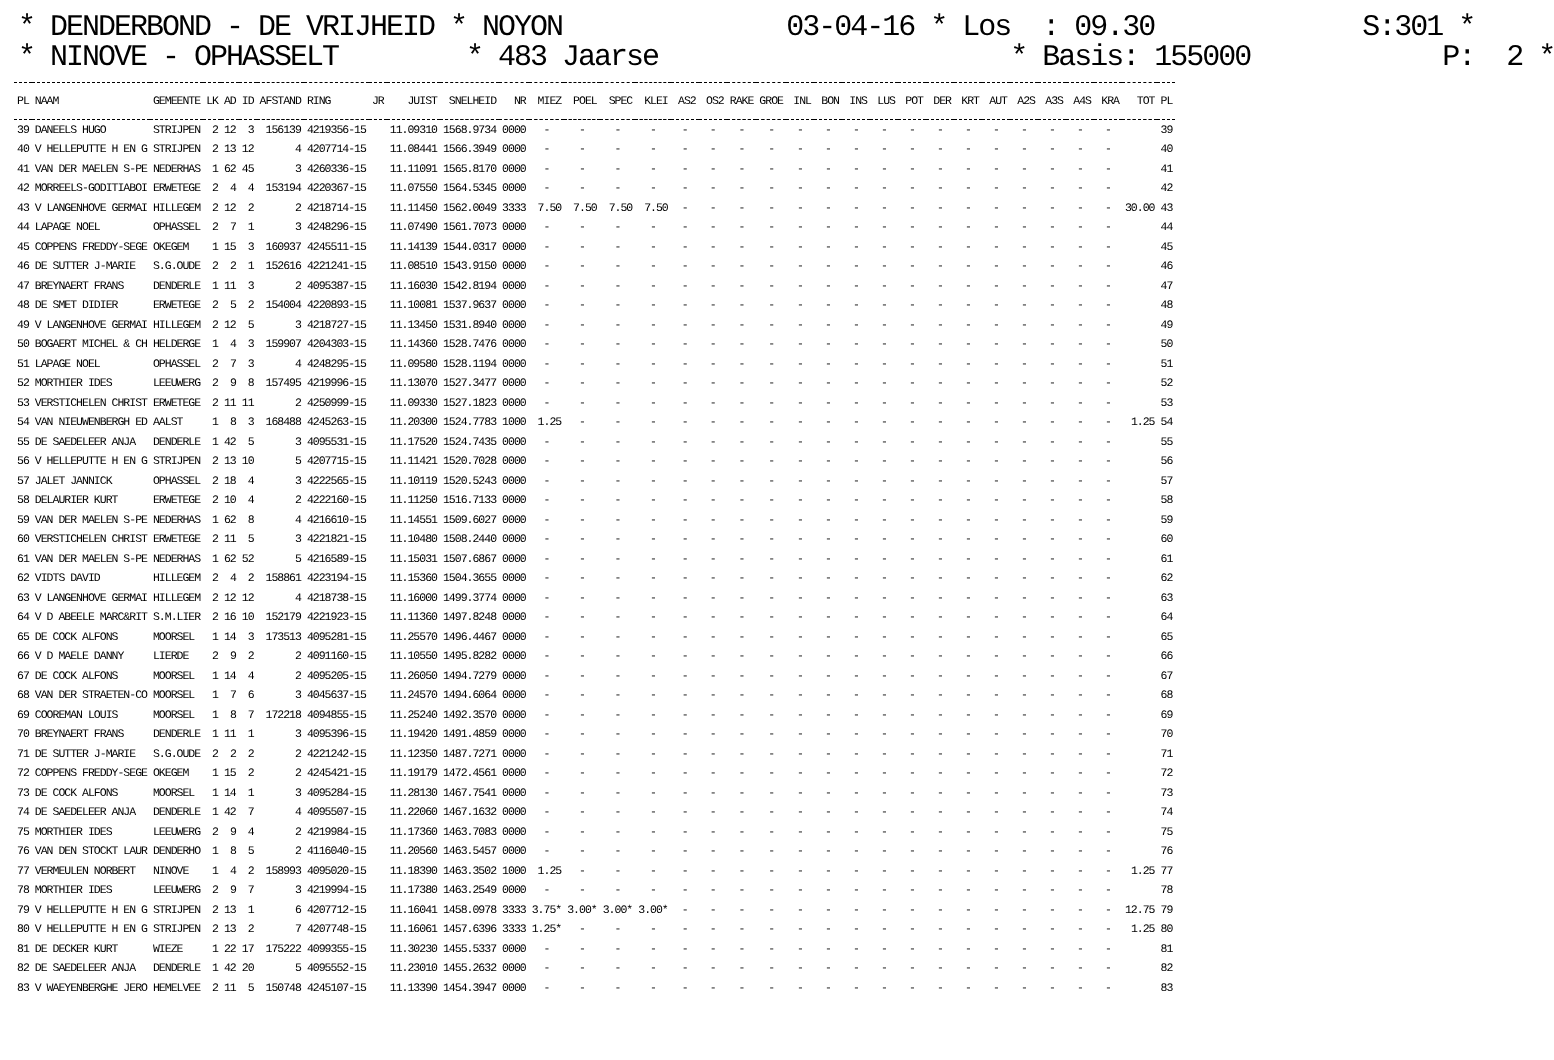* DENDERBOND - DE VRIJHEID * NOYON 03-04-16 * Los : 09.30 S:301 * * NINOVE - OPHASSELT * 483 Jaarse * Basis: 155000 P: 2 *
| PL | NAAM | GEMEENTE | LK | AD | ID | AFSTAND | RING | JR | JUIST | SNELHEID | NR | MIEZ | POEL | SPEC | KLEI | AS2 | OS2 | RAKE | GROE | INL | BON | INS | LUS | POT | DER | KRT | AUT | A2S | A3S | A4S | KRA | TOT | PL |
| --- | --- | --- | --- | --- | --- | --- | --- | --- | --- | --- | --- | --- | --- | --- | --- | --- | --- | --- | --- | --- | --- | --- | --- | --- | --- | --- | --- | --- | --- | --- | --- | --- | --- |
| 39 | DANEELS HUGO | STRIJPEN | 2 | 12 | 3 | 156139 | 4219356-15 | | 11.09310 | 1568.9734 | 0000 | - | - | - | - | - | - | - | - | - | - | - | - | - | - | - | - | - | - | - | - | | 39 |
| 40 | V HELLEPUTTE H EN G | STRIJPEN | 2 | 13 | 12 | 4 | 4207714-15 | | 11.08441 | 1566.3949 | 0000 | - | - | - | - | - | - | - | - | - | - | - | - | - | - | - | - | - | - | - | - | | 40 |
| 41 | VAN DER MAELEN S-PE | NEDERHAS | 1 | 62 | 45 | 3 | 4260336-15 | | 11.11091 | 1565.8170 | 0000 | - | - | - | - | - | - | - | - | - | - | - | - | - | - | - | - | - | - | - | - | | 41 |
| 42 | MORREELS-GODITIABOI | ERWETEGE | 2 | 4 | 4 | 153194 | 4220367-15 | | 11.07550 | 1564.5345 | 0000 | - | - | - | - | - | - | - | - | - | - | - | - | - | - | - | - | - | - | - | - | | 42 |
| 43 | V LANGENHOVE GERMAI | HILLEGEM | 2 | 12 | 2 | 2 | 4218714-15 | | 11.11450 | 1562.0049 | 3333 | 7.50 | 7.50 | 7.50 | 7.50 | - | - | - | - | - | - | - | - | - | - | - | - | - | - | - | - | 30.00 | 43 |
| 44 | LAPAGE NOEL | OPHASSEL | 2 | 7 | 1 | 3 | 4248296-15 | | 11.07490 | 1561.7073 | 0000 | - | - | - | - | - | - | - | - | - | - | - | - | - | - | - | - | - | - | - | - | | 44 |
| 45 | COPPENS FREDDY-SEGE | OKEGEM | 1 | 15 | 3 | 160937 | 4245511-15 | | 11.14139 | 1544.0317 | 0000 | - | - | - | - | - | - | - | - | - | - | - | - | - | - | - | - | - | - | - | - | | 45 |
| 46 | DE SUTTER J-MARIE | S.G.OUDE | 2 | 2 | 1 | 152616 | 4221241-15 | | 11.08510 | 1543.9150 | 0000 | - | - | - | - | - | - | - | - | - | - | - | - | - | - | - | - | - | - | - | - | | 46 |
| 47 | BREYNAERT FRANS | DENDERLE | 1 | 11 | 3 | 2 | 4095387-15 | | 11.16030 | 1542.8194 | 0000 | - | - | - | - | - | - | - | - | - | - | - | - | - | - | - | - | - | - | - | - | | 47 |
| 48 | DE SMET DIDIER | ERWETEGE | 2 | 5 | 2 | 154004 | 4220893-15 | | 11.10081 | 1537.9637 | 0000 | - | - | - | - | - | - | - | - | - | - | - | - | - | - | - | - | - | - | - | - | | 48 |
| 49 | V LANGENHOVE GERMAI | HILLEGEM | 2 | 12 | 5 | 3 | 4218727-15 | | 11.13450 | 1531.8940 | 0000 | - | - | - | - | - | - | - | - | - | - | - | - | - | - | - | - | - | - | - | - | | 49 |
| 50 | BOGAERT MICHEL & CH | HELDERGE | 1 | 4 | 3 | 159907 | 4204303-15 | | 11.14360 | 1528.7476 | 0000 | - | - | - | - | - | - | - | - | - | - | - | - | - | - | - | - | - | - | - | - | | 50 |
| 51 | LAPAGE NOEL | OPHASSEL | 2 | 7 | 3 | 4 | 4248295-15 | | 11.09580 | 1528.1194 | 0000 | - | - | - | - | - | - | - | - | - | - | - | - | - | - | - | - | - | - | - | - | | 51 |
| 52 | MORTHIER IDES | LEEUWERG | 2 | 9 | 8 | 157495 | 4219996-15 | | 11.13070 | 1527.3477 | 0000 | - | - | - | - | - | - | - | - | - | - | - | - | - | - | - | - | - | - | - | - | | 52 |
| 53 | VERSTICHELEN CHRIST | ERWETEGE | 2 | 11 | 11 | 2 | 4250999-15 | | 11.09330 | 1527.1823 | 0000 | - | - | - | - | - | - | - | - | - | - | - | - | - | - | - | - | - | - | - | - | | 53 |
| 54 | VAN NIEUWENBERGH ED | AALST | 1 | 8 | 3 | 168488 | 4245263-15 | | 11.20300 | 1524.7783 | 1000 | 1.25 | - | - | - | - | - | - | - | - | - | - | - | - | - | - | - | - | - | - | - | 1.25 | 54 |
| 55 | DE SAEDELEER ANJA | DENDERLE | 1 | 42 | 5 | 3 | 4095531-15 | | 11.17520 | 1524.7435 | 0000 | - | - | - | - | - | - | - | - | - | - | - | - | - | - | - | - | - | - | - | - | | 55 |
| 56 | V HELLEPUTTE H EN G | STRIJPEN | 2 | 13 | 10 | 5 | 4207715-15 | | 11.11421 | 1520.7028 | 0000 | - | - | - | - | - | - | - | - | - | - | - | - | - | - | - | - | - | - | - | - | | 56 |
| 57 | JALET JANNICK | OPHASSEL | 2 | 18 | 4 | 3 | 4222565-15 | | 11.10119 | 1520.5243 | 0000 | - | - | - | - | - | - | - | - | - | - | - | - | - | - | - | - | - | - | - | - | | 57 |
| 58 | DELAURIER KURT | ERWETEGE | 2 | 10 | 4 | 2 | 4222160-15 | | 11.11250 | 1516.7133 | 0000 | - | - | - | - | - | - | - | - | - | - | - | - | - | - | - | - | - | - | - | - | | 58 |
| 59 | VAN DER MAELEN S-PE | NEDERHAS | 1 | 62 | 8 | 4 | 4216610-15 | | 11.14551 | 1509.6027 | 0000 | - | - | - | - | - | - | - | - | - | - | - | - | - | - | - | - | - | - | - | - | | 59 |
| 60 | VERSTICHELEN CHRIST | ERWETEGE | 2 | 11 | 5 | 3 | 4221821-15 | | 11.10480 | 1508.2440 | 0000 | - | - | - | - | - | - | - | - | - | - | - | - | - | - | - | - | - | - | - | - | | 60 |
| 61 | VAN DER MAELEN S-PE | NEDERHAS | 1 | 62 | 52 | 5 | 4216589-15 | | 11.15031 | 1507.6867 | 0000 | - | - | - | - | - | - | - | - | - | - | - | - | - | - | - | - | - | - | - | - | | 61 |
| 62 | VIDTS DAVID | HILLEGEM | 2 | 4 | 2 | 158861 | 4223194-15 | | 11.15360 | 1504.3655 | 0000 | - | - | - | - | - | - | - | - | - | - | - | - | - | - | - | - | - | - | - | - | | 62 |
| 63 | V LANGENHOVE GERMAI | HILLEGEM | 2 | 12 | 12 | 4 | 4218738-15 | | 11.16000 | 1499.3774 | 0000 | - | - | - | - | - | - | - | - | - | - | - | - | - | - | - | - | - | - | - | - | | 63 |
| 64 | V D ABEELE MARC&RIT | S.M.LIER | 2 | 16 | 10 | 152179 | 4221923-15 | | 11.11360 | 1497.8248 | 0000 | - | - | - | - | - | - | - | - | - | - | - | - | - | - | - | - | - | - | - | - | | 64 |
| 65 | DE COCK ALFONS | MOORSEL | 1 | 14 | 3 | 173513 | 4095281-15 | | 11.25570 | 1496.4467 | 0000 | - | - | - | - | - | - | - | - | - | - | - | - | - | - | - | - | - | - | - | - | | 65 |
| 66 | V D MAELE DANNY | LIERDE | 2 | 9 | 2 | 2 | 4091160-15 | | 11.10550 | 1495.8282 | 0000 | - | - | - | - | - | - | - | - | - | - | - | - | - | - | - | - | - | - | - | - | | 66 |
| 67 | DE COCK ALFONS | MOORSEL | 1 | 14 | 4 | 2 | 4095205-15 | | 11.26050 | 1494.7279 | 0000 | - | - | - | - | - | - | - | - | - | - | - | - | - | - | - | - | - | - | - | - | | 67 |
| 68 | VAN DER STRAETEN-CO | MOORSEL | 1 | 7 | 6 | 3 | 4045637-15 | | 11.24570 | 1494.6064 | 0000 | - | - | - | - | - | - | - | - | - | - | - | - | - | - | - | - | - | - | - | - | | 68 |
| 69 | COOREMAN LOUIS | MOORSEL | 1 | 8 | 7 | 172218 | 4094855-15 | | 11.25240 | 1492.3570 | 0000 | - | - | - | - | - | - | - | - | - | - | - | - | - | - | - | - | - | - | - | - | | 69 |
| 70 | BREYNAERT FRANS | DENDERLE | 1 | 11 | 1 | 3 | 4095396-15 | | 11.19420 | 1491.4859 | 0000 | - | - | - | - | - | - | - | - | - | - | - | - | - | - | - | - | - | - | - | - | | 70 |
| 71 | DE SUTTER J-MARIE | S.G.OUDE | 2 | 2 | 2 | 2 | 4221242-15 | | 11.12350 | 1487.7271 | 0000 | - | - | - | - | - | - | - | - | - | - | - | - | - | - | - | - | - | - | - | - | | 71 |
| 72 | COPPENS FREDDY-SEGE | OKEGEM | 1 | 15 | 2 | 2 | 4245421-15 | | 11.19179 | 1472.4561 | 0000 | - | - | - | - | - | - | - | - | - | - | - | - | - | - | - | - | - | - | - | - | | 72 |
| 73 | DE COCK ALFONS | MOORSEL | 1 | 14 | 1 | 3 | 4095284-15 | | 11.28130 | 1467.7541 | 0000 | - | - | - | - | - | - | - | - | - | - | - | - | - | - | - | - | - | - | - | - | | 73 |
| 74 | DE SAEDELEER ANJA | DENDERLE | 1 | 42 | 7 | 4 | 4095507-15 | | 11.22060 | 1467.1632 | 0000 | - | - | - | - | - | - | - | - | - | - | - | - | - | - | - | - | - | - | - | - | | 74 |
| 75 | MORTHIER IDES | LEEUWERG | 2 | 9 | 4 | 2 | 4219984-15 | | 11.17360 | 1463.7083 | 0000 | - | - | - | - | - | - | - | - | - | - | - | - | - | - | - | - | - | - | - | - | | 75 |
| 76 | VAN DEN STOCKT LAUR | DENDERHO | 1 | 8 | 5 | 2 | 4116040-15 | | 11.20560 | 1463.5457 | 0000 | - | - | - | - | - | - | - | - | - | - | - | - | - | - | - | - | - | - | - | - | | 76 |
| 77 | VERMEULEN NORBERT | NINOVE | 1 | 4 | 2 | 158993 | 4095020-15 | | 11.18390 | 1463.3502 | 1000 | 1.25 | - | - | - | - | - | - | - | - | - | - | - | - | - | - | - | - | - | - | - | 1.25 | 77 |
| 78 | MORTHIER IDES | LEEUWERG | 2 | 9 | 7 | 3 | 4219994-15 | | 11.17380 | 1463.2549 | 0000 | - | - | - | - | - | - | - | - | - | - | - | - | - | - | - | - | - | - | - | - | | 78 |
| 79 | V HELLEPUTTE H EN G | STRIJPEN | 2 | 13 | 1 | 6 | 4207712-15 | | 11.16041 | 1458.0978 | 3333 | 3.75* | 3.00* | 3.00* | 3.00* | - | - | - | - | - | - | - | - | - | - | - | - | - | - | - | - | 12.75 | 79 |
| 80 | V HELLEPUTTE H EN G | STRIJPEN | 2 | 13 | 2 | 7 | 4207748-15 | | 11.16061 | 1457.6396 | 3333 | 1.25* | - | - | - | - | - | - | - | - | - | - | - | - | - | - | - | - | - | - | - | 1.25 | 80 |
| 81 | DE DECKER KURT | WIEZE | 1 | 22 | 17 | 175222 | 4099355-15 | | 11.30230 | 1455.5337 | 0000 | - | - | - | - | - | - | - | - | - | - | - | - | - | - | - | - | - | - | - | - | | 81 |
| 82 | DE SAEDELEER ANJA | DENDERLE | 1 | 42 | 20 | 5 | 4095552-15 | | 11.23010 | 1455.2632 | 0000 | - | - | - | - | - | - | - | - | - | - | - | - | - | - | - | - | - | - | - | - | | 82 |
| 83 | V WAEYENBERGHE JERO | HEMELVEE | 2 | 11 | 5 | 150748 | 4245107-15 | | 11.13390 | 1454.3947 | 0000 | - | - | - | - | - | - | - | - | - | - | - | - | - | - | - | - | - | - | - | - | | 83 |